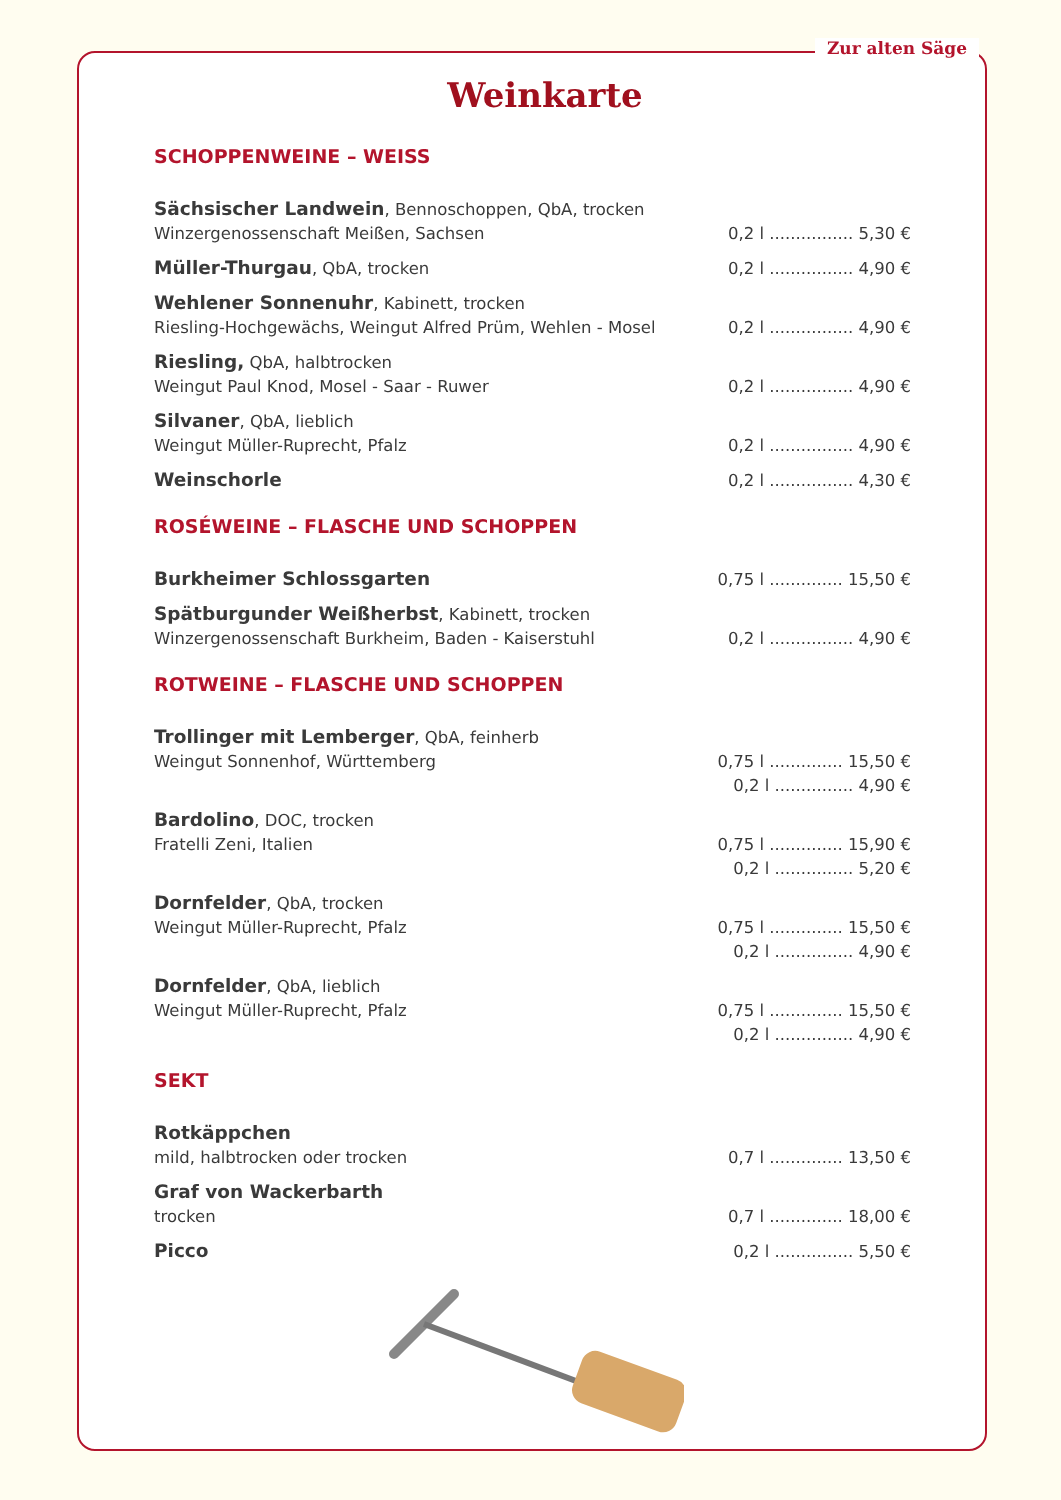Zur alten Säge
Weinkarte
SCHOPPENWEINE – WEISS
Sächsischer Landwein, Bennoschoppen, QbA, trocken
Winzergenossenschaft Meißen, Sachsen
0,2 l ................ 5,30 €
Müller-Thurgau, QbA, trocken
0,2 l ................ 4,90 €
Wehlener Sonnenuhr, Kabinett, trocken
Riesling-Hochgewächs, Weingut Alfred Prüm, Wehlen - Mosel
0,2 l ................ 4,90 €
Riesling, QbA, halbtrocken
Weingut Paul Knod, Mosel - Saar - Ruwer
0,2 l ................ 4,90 €
Silvaner, QbA, lieblich
Weingut Müller-Ruprecht, Pfalz
0,2 l ................ 4,90 €
Weinschorle
0,2 l ................ 4,30 €
ROSÉWEINE – FLASCHE UND SCHOPPEN
Burkheimer Schlossgarten
0,75 l .............. 15,50 €
Spätburgunder Weißherbst, Kabinett, trocken
Winzergenossenschaft Burkheim, Baden - Kaiserstuhl
0,2 l ................ 4,90 €
ROTWEINE – FLASCHE UND SCHOPPEN
Trollinger mit Lemberger, QbA, feinherb
Weingut Sonnenhof, Württemberg
0,75 l .............. 15,50 €
0,2 l ............... 4,90 €
Bardolino, DOC, trocken
Fratelli Zeni, Italien
0,75 l .............. 15,90 €
0,2 l ............... 5,20 €
Dornfelder, QbA, trocken
Weingut Müller-Ruprecht, Pfalz
0,75 l .............. 15,50 €
0,2 l ............... 4,90 €
Dornfelder, QbA, lieblich
Weingut Müller-Ruprecht, Pfalz
0,75 l .............. 15,50 €
0,2 l ............... 4,90 €
SEKT
Rotkäppchen
mild, halbtrocken oder trocken
0,7 l .............. 13,50 €
Graf von Wackerbarth
trocken
0,7 l .............. 18,00 €
Picco
0,2 l ............... 5,50 €